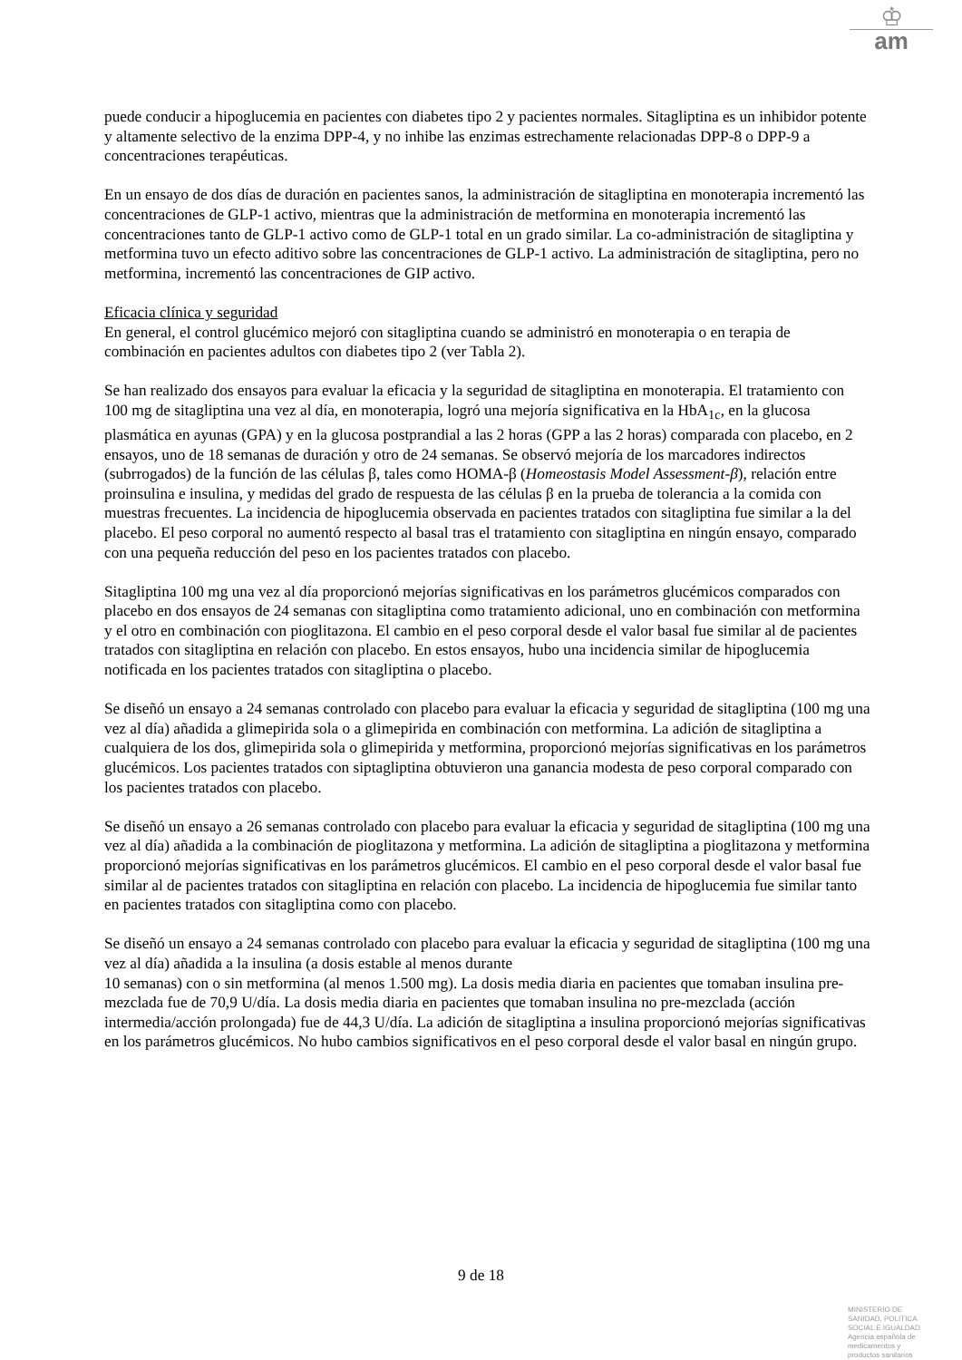♔
am
puede conducir a hipoglucemia en pacientes con diabetes tipo 2 y pacientes normales. Sitagliptina es un inhibidor potente y altamente selectivo de la enzima DPP-4, y no inhibe las enzimas estrechamente relacionadas DPP-8 o DPP-9 a concentraciones terapéuticas.
En un ensayo de dos días de duración en pacientes sanos, la administración de sitagliptina en monoterapia incrementó las concentraciones de GLP-1 activo, mientras que la administración de metformina en monoterapia incrementó las concentraciones tanto de GLP-1 activo como de GLP-1 total en un grado similar. La co-administración de sitagliptina y metformina tuvo un efecto aditivo sobre las concentraciones de GLP-1 activo. La administración de sitagliptina, pero no metformina, incrementó las concentraciones de GIP activo.
Eficacia clínica y seguridad
En general, el control glucémico mejoró con sitagliptina cuando se administró en monoterapia o en terapia de combinación en pacientes adultos con diabetes tipo 2 (ver Tabla 2).
Se han realizado dos ensayos para evaluar la eficacia y la seguridad de sitagliptina en monoterapia. El tratamiento con 100 mg de sitagliptina una vez al día, en monoterapia, logró una mejoría significativa en la HbA<sub>1c</sub>, en la glucosa plasmática en ayunas (GPA) y en la glucosa postprandial a las 2 horas (GPP a las 2 horas) comparada con placebo, en 2 ensayos, uno de 18 semanas de duración y otro de 24 semanas. Se observó mejoría de los marcadores indirectos (subrrogados) de la función de las células β, tales como HOMA-β (Homeostasis Model Assessment-β), relación entre proinsulina e insulina, y medidas del grado de respuesta de las células β en la prueba de tolerancia a la comida con muestras frecuentes. La incidencia de hipoglucemia observada en pacientes tratados con sitagliptina fue similar a la del placebo. El peso corporal no aumentó respecto al basal tras el tratamiento con sitagliptina en ningún ensayo, comparado con una pequeña reducción del peso en los pacientes tratados con placebo.
Sitagliptina 100 mg una vez al día proporcionó mejorías significativas en los parámetros glucémicos comparados con placebo en dos ensayos de 24 semanas con sitagliptina como tratamiento adicional, uno en combinación con metformina y el otro en combinación con pioglitazona. El cambio en el peso corporal desde el valor basal fue similar al de pacientes tratados con sitagliptina en relación con placebo. En estos ensayos, hubo una incidencia similar de hipoglucemia notificada en los pacientes tratados con sitagliptina o placebo.
Se diseñó un ensayo a 24 semanas controlado con placebo para evaluar la eficacia y seguridad de sitagliptina (100 mg una vez al día) añadida a glimepirida sola o a glimepirida en combinación con metformina. La adición de sitagliptina a cualquiera de los dos, glimepirida sola o glimepirida y metformina, proporcionó mejorías significativas en los parámetros glucémicos. Los pacientes tratados con siptagliptina obtuvieron una ganancia modesta de peso corporal comparado con los pacientes tratados con placebo.
Se diseñó un ensayo a 26 semanas controlado con placebo para evaluar la eficacia y seguridad de sitagliptina (100 mg una vez al día) añadida a la combinación de pioglitazona y metformina. La adición de sitagliptina a pioglitazona y metformina proporcionó mejorías significativas en los parámetros glucémicos. El cambio en el peso corporal desde el valor basal fue similar al de pacientes tratados con sitagliptina en relación con placebo. La incidencia de hipoglucemia fue similar tanto en pacientes tratados con sitagliptina como con placebo.
Se diseñó un ensayo a 24 semanas controlado con placebo para evaluar la eficacia y seguridad de sitagliptina (100 mg una vez al día) añadida a la insulina (a dosis estable al menos durante
10 semanas) con o sin metformina (al menos 1.500 mg). La dosis media diaria en pacientes que tomaban insulina pre-mezclada fue de 70,9 U/día. La dosis media diaria en pacientes que tomaban insulina no pre-mezclada (acción intermedia/acción prolongada) fue de 44,3 U/día. La adición de sitagliptina a insulina proporcionó mejorías significativas en los parámetros glucémicos. No hubo cambios significativos en el peso corporal desde el valor basal en ningún grupo.
9 de 18
MINISTERIO DE
SANIDAD, POLITICA
SOCIAL E IGUALDAD
Agencia española de
medicamentos y
productos sanitarios